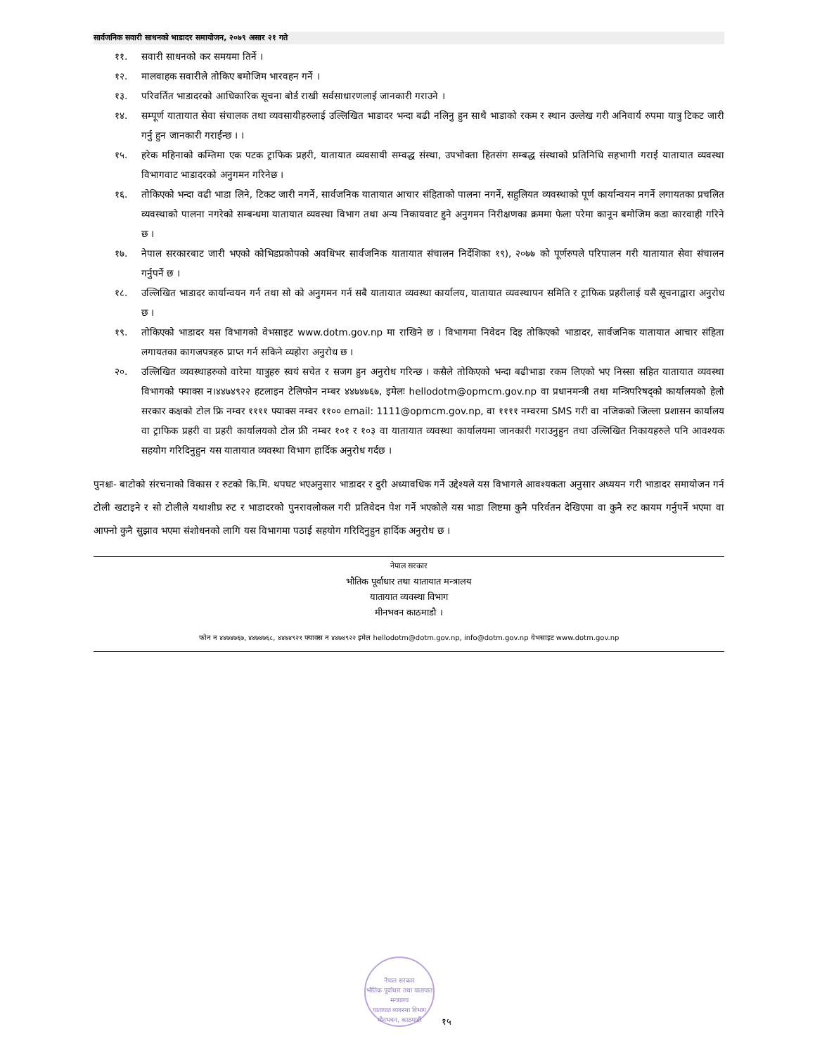सार्वजनिक सवारी साधनको भाडादर समायोजन, २०७९ असार २१ गते
११. सवारी साधनको कर समयमा तिर्ने ।
१२. मालवाहक सवारीले तोकिए बमोजिम भारवहन गर्ने ।
१३. परिवर्तित भाडादरको आधिकारिक सूचना बोर्ड राखी सर्वसाधारणलाई जानकारी गराउने ।
१४. सम्पूर्ण यातायात सेवा संचालक तथा व्यवसायीहरुलाई उल्लिखित भाडादर भन्दा बढी नलिनु हुन साथै भाडाको रकम र स्थान उल्लेख गरी अनिवार्य रुपमा यात्रु टिकट जारी गर्नु हुन जानकारी गराईन्छ । ।
१५. हरेक महिनाको कम्तिमा एक पटक ट्राफिक प्रहरी, यातायात व्यवसायी सम्वद्ध संस्था, उपभोक्ता हितसंग सम्बद्ध संस्थाको प्रतिनिधि सहभागी गराई यातायात व्यवस्था विभागवाट भाडादरको अनुगमन गरिनेछ ।
१६. तोकिएको भन्दा वढी भाडा लिने, टिकट जारी नगर्ने, सार्वजनिक यातायात आचार संहिताको पालना नगर्ने, सहुलियत व्यवस्थाको पूर्ण कार्यान्वयन नगर्ने लगायतका प्रचलित व्यवस्थाको पालना नगरेको सम्बन्धमा यातायात व्यवस्था विभाग तथा अन्य निकायवाट हुने अनुगमन निरीक्षणका क्रममा फेला परेमा कानून बमोजिम कडा कारवाही गरिने छ ।
१७. नेपाल सरकारबाट जारी भएको कोभिडप्रकोपको अवधिभर सार्वजनिक यातायात संचालन निर्देशिका १९), २०७७ को पूर्णरुपले परिपालन गरी यातायात सेवा संचालन गर्नुपर्ने छ ।
१८. उल्लिखित भाडादर कार्यान्वयन गर्न तथा सो को अनुगमन गर्न सबै यातायात व्यवस्था कार्यालय, यातायात व्यवस्थापन समिति र ट्राफिक प्रहरीलाई यसै सूचनाद्वारा अनुरोध छ ।
१९. तोकिएको भाडादर यस विभागको वेभसाइट www.dotm.gov.np मा राखिने छ । विभागमा निवेदन दिइ तोकिएको भाडादर, सार्वजनिक यातायात आचार संहिता लगायतका कागजपत्रहरु प्राप्त गर्न सकिने व्यहोरा अनुरोध छ ।
२०. उल्लिखित व्यवस्थाहरुको वारेमा यात्रुहरु स्वयं सचेत र सजग हुन अनुरोध गरिन्छ । कसैले तोकिएको भन्दा बढीभाडा रकम लिएको भए निस्सा सहित यातायात व्यवस्था विभागको फ्याक्स न।४४७४९२२ हटलाइन टेलिफोन नम्बर ४४७४७६७, इमेलः hellodotm@opmcm.gov.np वा प्रधानमन्त्री तथा मन्त्रिपरिषद्को कार्यालयको हेलो सरकार कक्षको टोल फ्रि नम्वर ११११ फ्याक्स नम्वर ११०० email: 1111@opmcm.gov.np, वा ११११ नम्वरमा SMS गरी वा नजिकको जिल्ला प्रशासन कार्यालय वा ट्राफिक प्रहरी वा प्रहरी कार्यालयको टोल फ्री नम्बर १०१ र १०३ वा यातायात व्यवस्था कार्यालयमा जानकारी गराउनुहुन तथा उल्लिखित निकायहरुले पनि आवश्यक सहयोग गरिदिनुहुन यस यातायात व्यवस्था विभाग हार्दिक अनुरोध गर्दछ ।
पुनश्चः- बाटोको संरचनाको विकास र रुटको कि.मि. थपघट भएअनुसार भाडादर र दुरी अध्यावधिक गर्ने उद्देश्यले यस विभागले आवश्यकता अनुसार अध्ययन गरी भाडादर समायोजन गर्न टोली खटाइने र सो टोलीले यथाशीघ्र रुट र भाडादरको पुनरावलोकल गरी प्रतिवेदन पेश गर्ने भएकोले यस भाडा लिष्टमा कुनै परिर्वतन देखिएमा वा कुनै रुट कायम गर्नुपर्ने भएमा वा आफ्नो कुनै सुझाव भएमा संशोधनको लागि यस विभागमा पठाई सहयोग गरिदिनुहुन हार्दिक अनुरोध छ ।
नेपाल सरकार
भौतिक पूर्वाधार तथा यातायात मन्त्रालय
यातायात व्यवस्था विभाग
मीनभवन काठमाडौ ।
फोन न ४४७४७६७, ४४७४७६८, ४४७४९२१ फ्याक्स न ४४७४९२२ इमेल hellodotm@dotm.gov.np, info@dotm.gov.np वेभसाइट www.dotm.gov.np
नेपाल सरकार
भौतिक पूर्वाधार तथा यातायात मन्त्रालय
यातायात व्यवस्था विभाग
मीनभवन, काठमाडौं
१५